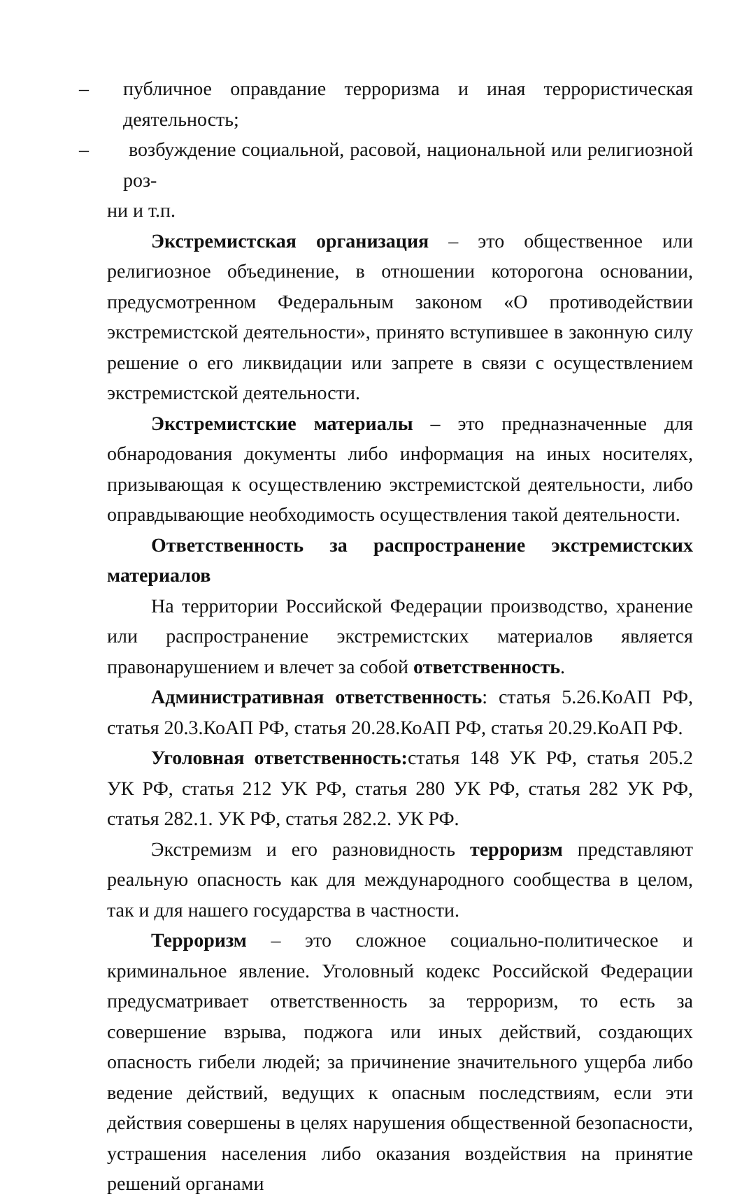– публичное оправдание терроризма и иная террористическая деятельность;
– возбуждение социальной, расовой, национальной или религиозной роз-
ни и т.п.
Экстремистская организация – это общественное или религиозное объединение, в отношении которогона основании, предусмотренном Федеральным законом «О противодействии экстремистской деятельности», принято вступившее в законную силу решение о его ликвидации или запрете в связи с осуществлением экстремистской деятельности.
Экстремистские материалы – это предназначенные для обнародования документы либо информация на иных носителях, призывающая к осуществлению экстремистской деятельности, либо оправдывающие необходимость осуществления такой деятельности.
Ответственность за распространение экстремистских материалов
На территории Российской Федерации производство, хранение или распространение экстремистских материалов является правонарушением и влечет за собой ответственность.
Административная ответственность: статья 5.26.КоАП РФ, статья 20.3.КоАП РФ, статья 20.28.КоАП РФ, статья 20.29.КоАП РФ.
Уголовная ответственность: статья 148 УК РФ, статья 205.2 УК РФ, статья 212 УК РФ, статья 280 УК РФ, статья 282 УК РФ, статья 282.1. УК РФ, статья 282.2. УК РФ.
Экстремизм и его разновидность терроризм представляют реальную опасность как для международного сообщества в целом, так и для нашего государства в частности.
Терроризм – это сложное социально-политическое и криминальное явление. Уголовный кодекс Российской Федерации предусматривает ответственность за терроризм, то есть за совершение взрыва, поджога или иных действий, создающих опасность гибели людей; за причинение значительного ущерба либо ведение действий, ведущих к опасным последствиям, если эти действия совершены в целях нарушения общественной безопасности, устрашения населения либо оказания воздействия на принятие решений органами